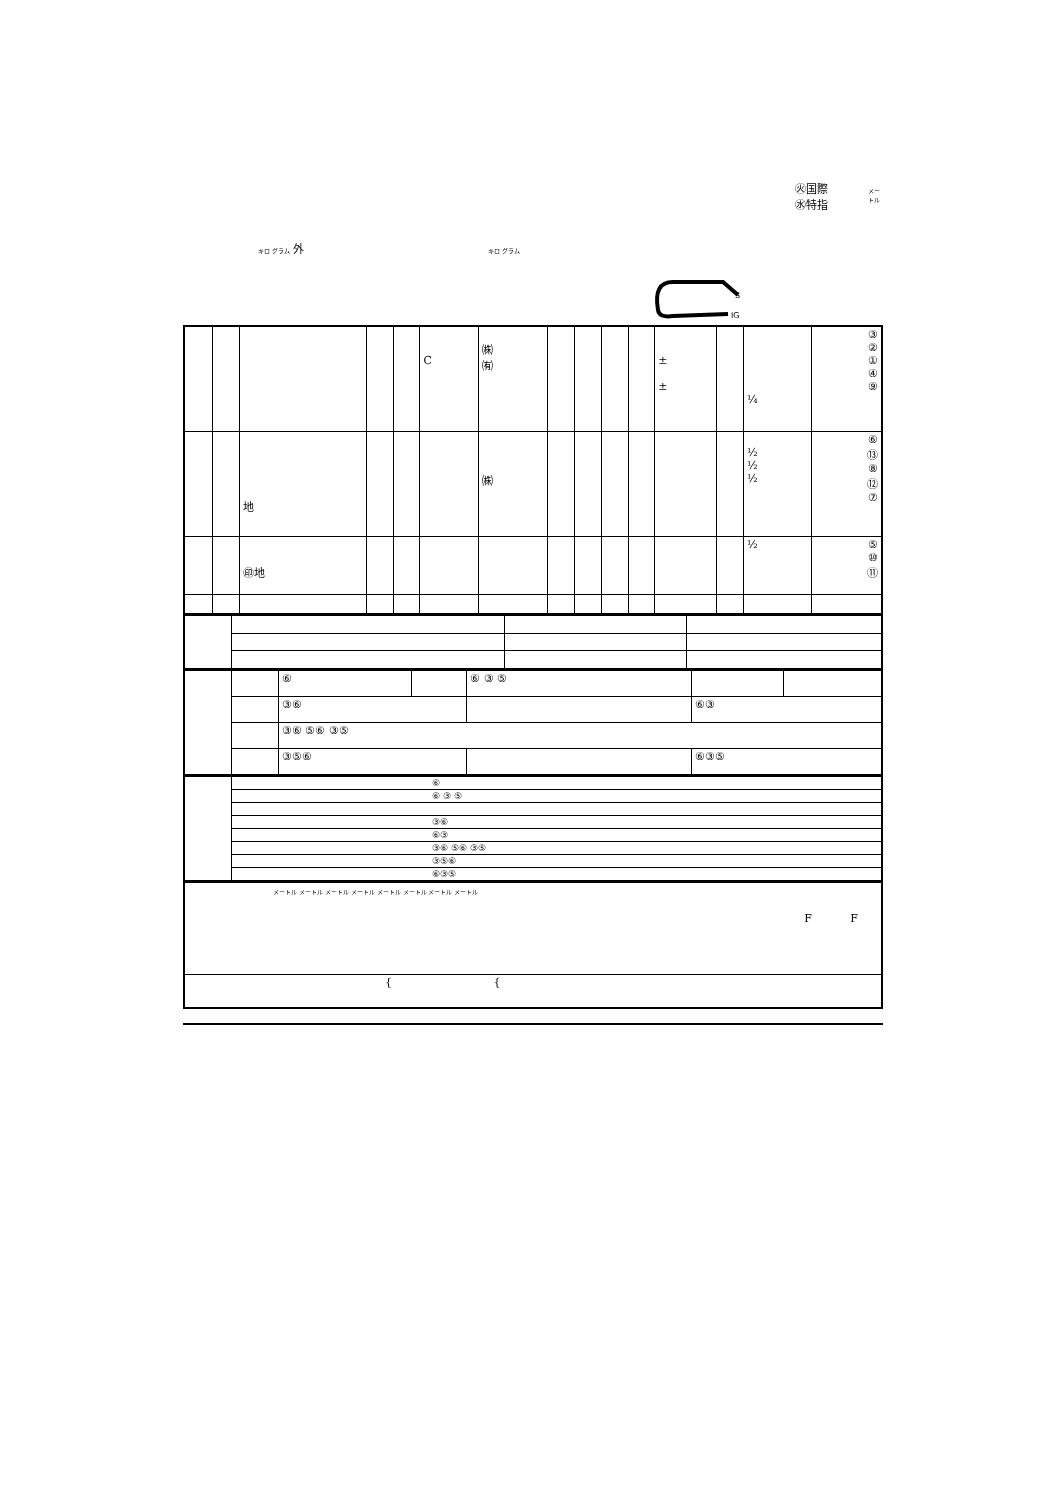㊋国際
㊌特指
メー
トル
キロ グラム 外 キロ グラム
S
IG
| | | | | | C | ㈱ ㈲ | | | | | ± ± | | ¼ | ③ ② ① ④ ⑨ |
| | | 地 | | | | ㈱ | | | | | | | ½ ½ ½ | ⑥ ⑬ ⑧ ⑫ ⑦ |
| | | ㊞地 | | | | | | | | | | | ½ | ⑤ ⑩ ⑪ |
| | | ⑥ | | ⑥ ③ ⑤ | | |
| | | ③⑥ | | | ⑥③ | |
| | | ③⑥ ⑤⑥ ③⑤ | | | | |
| | | ③⑤⑥ | | | ⑥③⑤ | |
| | ⑥ |
| | ⑥ ③ ⑤ |
| | ③⑥ |
| | ⑥③ |
| | ③⑥ ⑤⑥ ③⑤ |
| | ③⑤⑥ |
| | ⑥③⑤ |
| メートル メートル メートル メートル メートル メートル メートル メートル F F |
| { { |